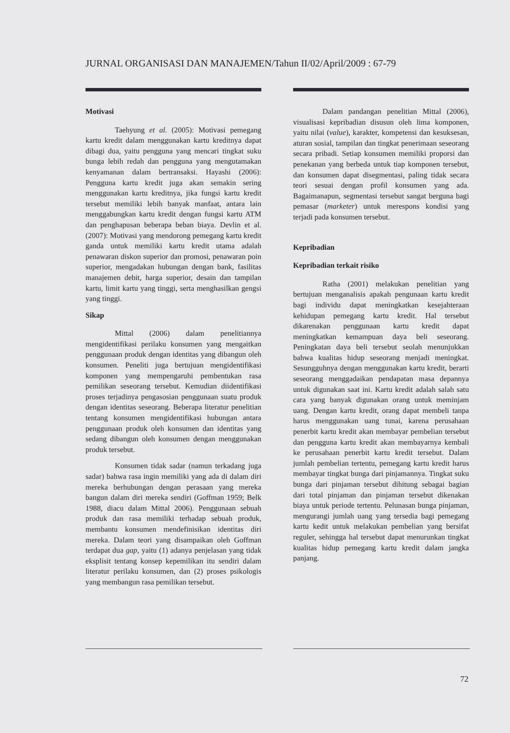JURNAL ORGANISASI DAN MANAJEMEN/Tahun II/02/April/2009 : 67-79
Motivasi
Taehyung et al. (2005): Motivasi pemegang kartu kredit dalam menggunakan kartu kreditnya dapat dibagi dua, yaitu pengguna yang mencari tingkat suku bunga lebih redah dan pengguna yang mengutamakan kenyamanan dalam bertransaksi. Hayashi (2006): Pengguna kartu kredit juga akan semakin sering menggunakan kartu kreditnya, jika fungsi kartu kredit tersebut memiliki lebih banyak manfaat, antara lain menggabungkan kartu kredit dengan fungsi kartu ATM dan penghapusan beberapa beban biaya. Devlin et al. (2007): Motivasi yang mendorong pemegang kartu kredit ganda untuk memiliki kartu kredit utama adalah penawaran diskon superior dan promosi, penawaran poin superior, mengadakan hubungan dengan bank, fasilitas manajemen debit, harga superior, desain dan tampilan kartu, limit kartu yang tinggi, serta menghasilkan gengsi yang tinggi.
Sikap
Mittal (2006) dalam penelitiannya mengidentifikasi perilaku konsumen yang mengaitkan penggunaan produk dengan identitas yang dibangun oleh konsumen. Peneliti juga bertujuan mengidentifikasi komponen yang mempengaruhi pembentukan rasa pemilikan seseorang tersebut. Kemudian diidentifikasi proses terjadinya pengasosian penggunaan suatu produk dengan identitas seseorang. Beberapa literatur penelitian tentang konsumen mengidentifikasi hubungan antara penggunaan produk oleh konsumen dan identitas yang sedang dibangun oleh konsumen dengan menggunakan produk tersebut.
Konsumen tidak sadar (namun terkadang juga sadar) bahwa rasa ingin memiliki yang ada di dalam diri mereka berhubungan dengan perasaan yang mereka bangun dalam diri mereka sendiri (Goffman 1959; Belk 1988, diacu dalam Mittal 2006). Penggunaan sebuah produk dan rasa memiliki terhadap sebuah produk, membantu konsumen mendefinisikan identitas diri mereka. Dalam teori yang disampaikan oleh Goffman terdapat dua gap, yaitu (1) adanya penjelasan yang tidak eksplisit tentang konsep kepemilikan itu sendiri dalam literatur perilaku konsumen, dan (2) proses psikologis yang membangun rasa pemilikan tersebut.
Dalam pandangan penelitian Mittal (2006), visualisasi kepribadian disusun oleh lima komponen, yaitu nilai (value), karakter, kompetensi dan kesuksesan, aturan sosial, tampilan dan tingkat penerimaan seseorang secara pribadi. Setiap konsumen memiliki proporsi dan penekanan yang berbeda untuk tiap komponen tersebut, dan konsumen dapat disegmentasi, paling tidak secara teori sesuai dengan profil konsumen yang ada. Bagaimanapun, segmentasi tersebut sangat berguna bagi pemasar (marketer) untuk merespons kondisi yang terjadi pada konsumen tersebut.
Kepribadian
Kepribadian terkait risiko
Ratha (2001) melakukan penelitian yang bertujuan menganalisis apakah pengunaan kartu kredit bagi individu dapat meningkatkan kesejahteraan kehidupan pemegang kartu kredit. Hal tersebut dikarenakan penggunaan kartu kredit dapat meningkatkan kemampuan daya beli seseorang. Peningkatan daya beli tersebut seolah menunjukkan bahwa kualitas hidup seseorang menjadi meningkat. Sesungguhnya dengan menggunakan kartu kredit, berarti seseorang menggadaikan pendapatan masa depannya untuk digunakan saat ini. Kartu kredit adalah salah satu cara yang banyak digunakan orang untuk meminjam uang. Dengan kartu kredit, orang dapat membeli tanpa harus menggunakan uang tunai, karena perusahaan penerbit kartu kredit akan membayar pembelian tersebut dan pengguna kartu kredit akan membayarnya kembali ke perusahaan penerbit kartu kredit tersebut. Dalam jumlah pembelian tertentu, pemegang kartu kredit harus membayar tingkat bunga dari pinjamannya. Tingkat suku bunga dari pinjaman tersebut dihitung sebagai bagian dari total pinjaman dan pinjaman tersebut dikenakan biaya untuk periode tertentu. Pelunasan bunga pinjaman, mengurangi jumlah uang yang tersedia bagi pemegang kartu kedit untuk melakukan pembelian yang bersifat reguler, sehingga hal tersebut dapat menurunkan tingkat kualitas hidup pemegang kartu kredit dalam jangka panjang.
72